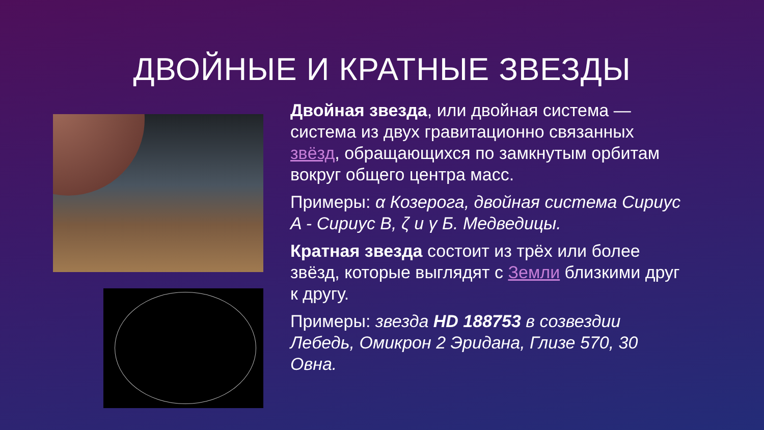ДВОЙНЫЕ И КРАТНЫЕ ЗВЕЗДЫ
Двойная звезда, или двойная система — система из двух гравитационно связанных звёзд, обращающихся по замкнутым орбитам вокруг общего центра масс.
Примеры: α Козерога, двойная система Сириус A - Сириус B, ζ и γ Б. Медведицы.
Кратная звезда состоит из трёх или более звёзд, которые выглядят с Земли близкими друг к другу.
Примеры: звезда HD 188753 в созвездии Лебедь, Омикрон 2 Эридана, Глизе 570, 30 Овна.